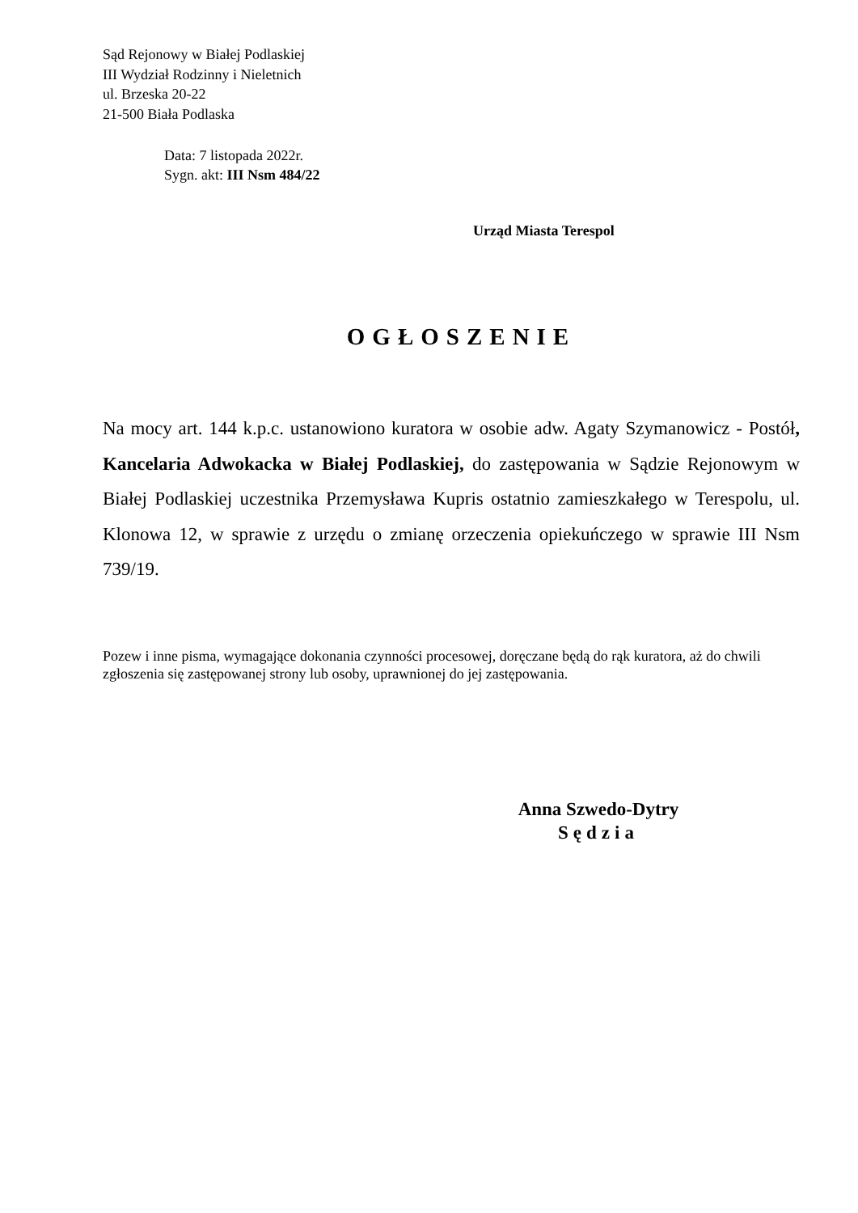Sąd Rejonowy w Białej Podlaskiej
III Wydział Rodzinny i Nieletnich
ul. Brzeska 20-22
21-500 Biała Podlaska
Data: 7 listopada 2022r.
Sygn. akt: III Nsm 484/22
Urząd Miasta Terespol
OGŁOSZENIE
Na mocy art. 144 k.p.c. ustanowiono kuratora w osobie adw. Agaty Szymanowicz - Postół, Kancelaria Adwokacka w Białej Podlaskiej, do zastępowania w Sądzie Rejonowym w Białej Podlaskiej uczestnika Przemysława Kupris ostatnio zamieszkałego w Terespolu, ul. Klonowa 12, w sprawie z urzędu o zmianę orzeczenia opiekuńczego w sprawie III Nsm 739/19.
Pozew i inne pisma, wymagające dokonania czynności procesowej, doręczane będą do rąk kuratora, aż do chwili zgłoszenia się zastępowanej strony lub osoby, uprawnionej do jej zastępowania.
Anna Szwedo-Dytry
Sędzia